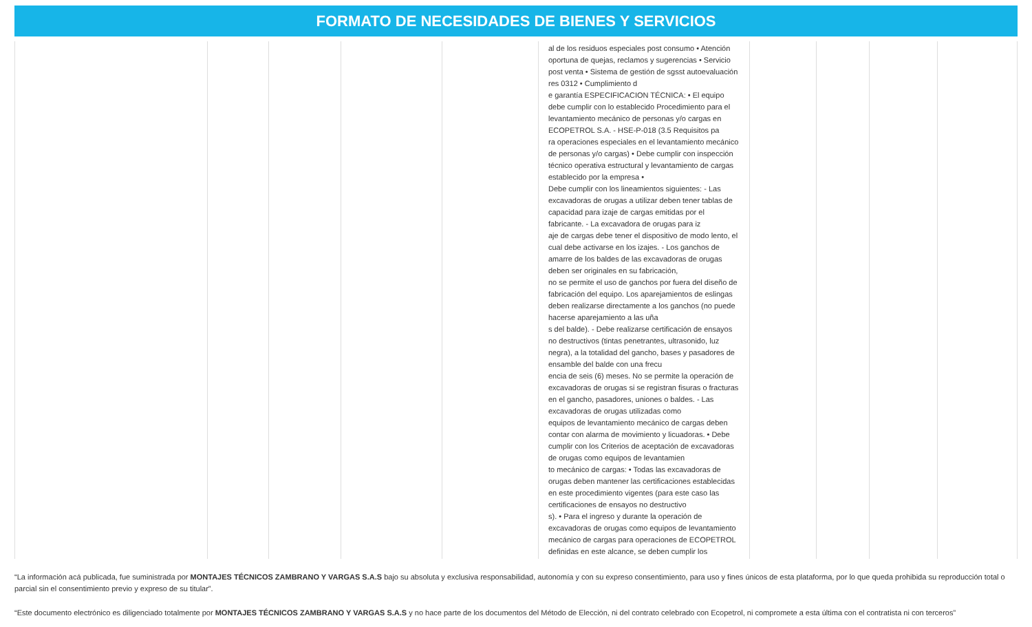FORMATO DE NECESIDADES DE BIENES Y SERVICIOS
| | | | | | al de los residuos especiales post consumo • Atención oportuna de quejas, reclamos y sugerencias • Servicio post venta • Sistema de gestión de sgsst autoevaluación res 0312 • Cumplimiento d e garantía ESPECIFICACION TÉCNICA: • El equipo debe cumplir con lo establecido Procedimiento para el levantamiento mecánico de personas y/o cargas en ECOPETROL S.A. - HSE-P-018 (3.5 Requisitos pa ra operaciones especiales en el levantamiento mecánico de personas y/o cargas) • Debe cumplir con inspección técnico operativa estructural y levantamiento de cargas establecido por la empresa • Debe cumplir con los lineamientos siguientes: - Las excavadoras de orugas a utilizar deben tener tablas de capacidad para izaje de cargas emitidas por el fabricante. - La excavadora de orugas para iz aje de cargas debe tener el dispositivo de modo lento, el cual debe activarse en los izajes. - Los ganchos de amarre de los baldes de las excavadoras de orugas deben ser originales en su fabricación, no se permite el uso de ganchos por fuera del diseño de fabricación del equipo. Los aparejamientos de eslingas deben realizarse directamente a los ganchos (no puede hacerse aparejamiento a las uña s del balde). - Debe realizarse certificación de ensayos no destructivos (tintas penetrantes, ultrasonido, luz negra), a la totalidad del gancho, bases y pasadores de ensamble del balde con una frecu encia de seis (6) meses. No se permite la operación de excavadoras de orugas si se registran fisuras o fracturas en el gancho, pasadores, uniones o baldes. - Las excavadoras de orugas utilizadas como equipos de levantamiento mecánico de cargas deben contar con alarma de movimiento y licuadoras. • Debe cumplir con los Criterios de aceptación de excavadoras de orugas como equipos de levantamien to mecánico de cargas: • Todas las excavadoras de orugas deben mantener las certificaciones establecidas en este procedimiento vigentes (para este caso las certificaciones de ensayos no destructivo s). • Para el ingreso y durante la operación de excavadoras de orugas como equipos de levantamiento mecánico de cargas para operaciones de ECOPETROL definidas en este alcance, se deben cumplir los | | | | |
“La información acá publicada, fue suministrada por MONTAJES TÉCNICOS ZAMBRANO Y VARGAS S.A.S bajo su absoluta y exclusiva responsabilidad, autonomía y con su expreso consentimiento, para uso y fines únicos de esta plataforma, por lo que queda prohibida su reproducción total o parcial sin el consentimiento previo y expreso de su titular”.
“Este documento electrónico es diligenciado totalmente por MONTAJES TÉCNICOS ZAMBRANO Y VARGAS S.A.S y no hace parte de los documentos del Método de Elección, ni del contrato celebrado con Ecopetrol, ni compromete a esta última con el contratista ni con terceros”